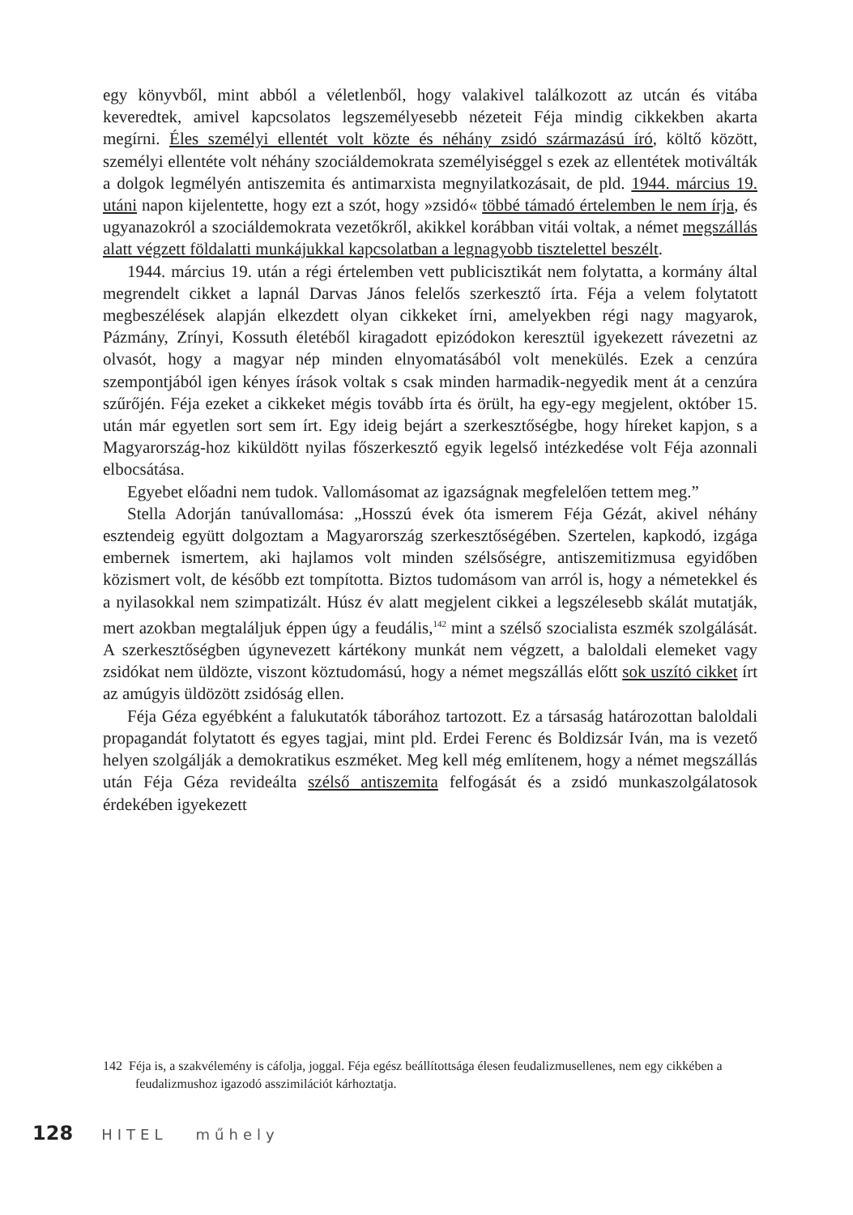egy könyvből, mint abból a véletlenből, hogy valakivel találkozott az utcán és vitába keveredtek, amivel kapcsolatos legszemélyesebb nézeteit Féja mindig cikkekben akarta megírni. Éles személyi ellentét volt közte és néhány zsidó származású író, költő között, személyi ellentéte volt néhány szociáldemokrata személyiséggel s ezek az ellentétek motiválták a dolgok legmélyén antiszemita és antimarxista megnyilatkozásait, de pld. 1944. március 19. utáni napon kijelentette, hogy ezt a szót, hogy »zsidó« többé támadó értelemben le nem írja, és ugyanazokról a szociáldemokrata vezetőkről, akikkel korábban vitái voltak, a német megszállás alatt végzett földalatti munkájukkal kapcsolatban a legnagyobb tisztelettel beszélt.
1944. március 19. után a régi értelemben vett publicisztikát nem folytatta, a kormány által megrendelt cikket a lapnál Darvas János felelős szerkesztő írta. Féja a velem folytatott megbeszélések alapján elkezdett olyan cikkeket írni, amelyekben régi nagy magyarok, Pázmány, Zrínyi, Kossuth életéből kiragadott epizódokon keresztül igyekezett rávezetni az olvasót, hogy a magyar nép minden elnyomatásából volt menekülés. Ezek a cenzúra szempontjából igen kényes írások voltak s csak minden harmadik-negyedik ment át a cenzúra szűrőjén. Féja ezeket a cikkeket mégis tovább írta és örült, ha egy-egy megjelent, október 15. után már egyetlen sort sem írt. Egy ideig bejárt a szerkesztőségbe, hogy híreket kapjon, s a Magyarország-hoz kiküldött nyilas főszerkesztő egyik legelső intézkedése volt Féja azonnali elbocsátása.
Egyebet előadni nem tudok. Vallomásomat az igazságnak megfelelően tettem meg.”
Stella Adorján tanúvallomása: „Hosszú évek óta ismerem Féja Gézát, akivel néhány esztendeig együtt dolgoztam a Magyarország szerkesztőségében. Szertelen, kapkodó, izgága embernek ismertem, aki hajlamos volt minden szélsőségre, antiszemitizmusa egyidőben közismert volt, de később ezt tompította. Biztos tudomásom van arról is, hogy a németekkel és a nyilasokkal nem szimpatizált. Húsz év alatt megjelent cikkei a legszélesebb skálát mutatják, mert azokban megtaláljuk éppen úgy a feudális,<sup>142</sup> mint a szélső szocialista eszmék szolgálását. A szerkesztőségben úgynevezett kártékony munkát nem végzett, a baloldali elemeket vagy zsidókat nem üldözte, viszont köztudomású, hogy a német megszállás előtt sok uszító cikket írt az amúgyis üldözött zsidóság ellen.
Féja Géza egyébként a falukutatók táborához tartozott. Ez a társaság határozottan baloldali propagandát folytatott és egyes tagjai, mint pld. Erdei Ferenc és Boldizsár Iván, ma is vezető helyen szolgálják a demokratikus eszméket. Meg kell még említenem, hogy a német megszállás után Féja Géza revideálta szélső antiszemita felfogását és a zsidó munkaszolgálatosok érdekében igyekezett
142 Féja is, a szakvélemény is cáfolja, joggal. Féja egész beállítottsága élesen feudalizmusellenes, nem egy cikkében a feudalizmushoz igazodó asszimilációt kárhoztatja.
128 HITEL műhely